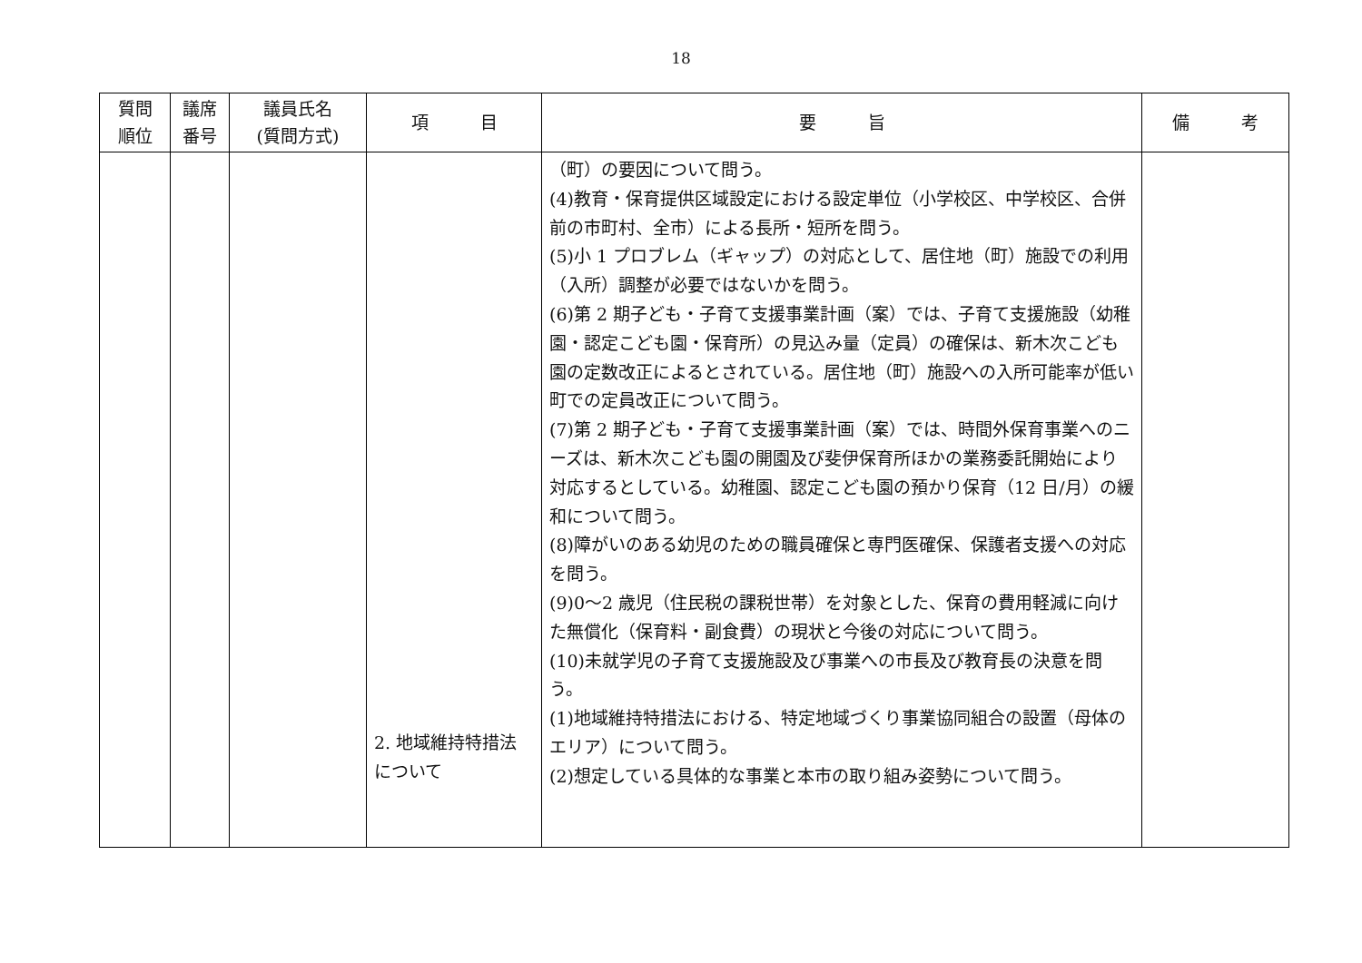18
| 質問 順位 | 議席 番号 | 議員氏名 (質問方式) | 項 目 | 要 旨 | 備 考 |
| --- | --- | --- | --- | --- | --- |
| | | | 2. 地域維持特措法について | （町）の要因について問う。 (4)教育・保育提供区域設定における設定単位（小学校区、中学校区、合併前の市町村、全市）による長所・短所を問う。 (5)小 1 プロブレム（ギャップ）の対応として、居住地（町）施設での利用（入所）調整が必要ではないかを問う。 (6)第 2 期子ども・子育て支援事業計画（案）では、子育て支援施設（幼稚園・認定こども園・保育所）の見込み量（定員）の確保は、新木次こども園の定数改正によるとされている。居住地（町）施設への入所可能率が低い町での定員改正について問う。 (7)第 2 期子ども・子育て支援事業計画（案）では、時間外保育事業へのニーズは、新木次こども園の開園及び斐伊保育所ほかの業務委託開始により対応するとしている。幼稚園、認定こども園の預かり保育（12 日/月）の緩和について問う。 (8)障がいのある幼児のための職員確保と専門医確保、保護者支援への対応を問う。 (9)0～2 歳児（住民税の課税世帯）を対象とした、保育の費用軽減に向けた無償化（保育料・副食費）の現状と今後の対応について問う。 (10)未就学児の子育て支援施設及び事業への市長及び教育長の決意を問う。 (1)地域維持特措法における、特定地域づくり事業協同組合の設置（母体のエリア）について問う。 (2)想定している具体的な事業と本市の取り組み姿勢について問う。 | |